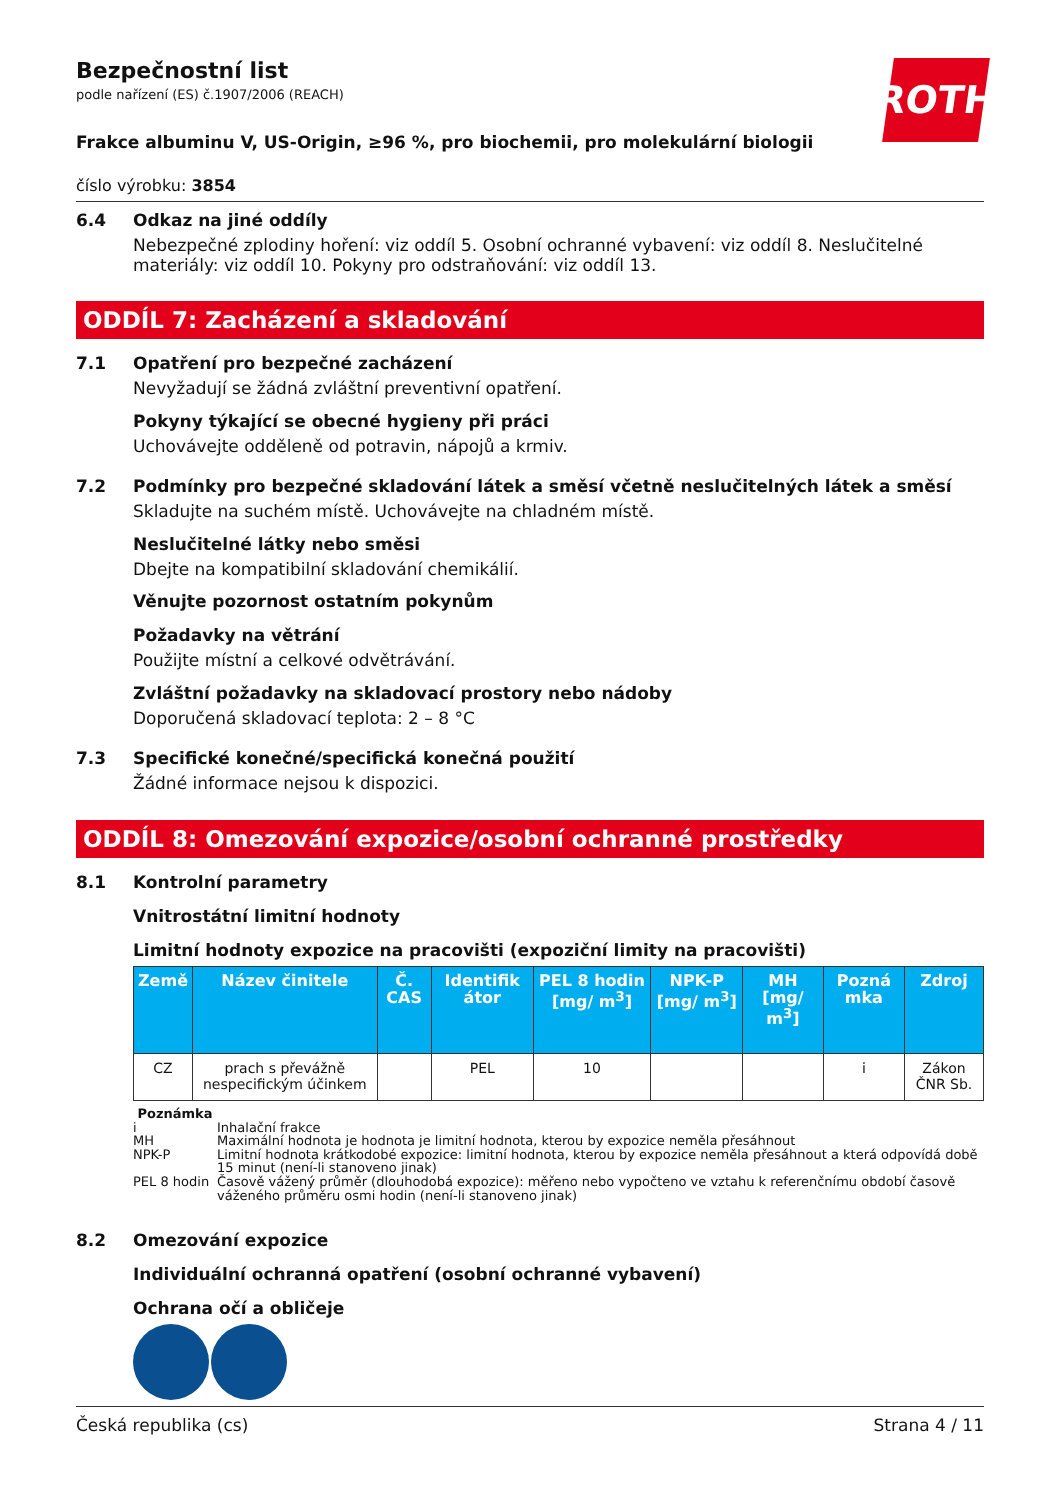ROTH
Bezpečnostní list
podle nařízení (ES) č.1907/2006 (REACH)
Frakce albuminu V, US-Origin, ≥96 %, pro biochemii, pro molekulární biologii
číslo výrobku: 3854
6.4 Odkaz na jiné oddíly
Nebezpečné zplodiny hoření: viz oddíl 5. Osobní ochranné vybavení: viz oddíl 8. Neslučitelné materiály: viz oddíl 10. Pokyny pro odstraňování: viz oddíl 13.
ODDÍL 7: Zacházení a skladování
7.1 Opatření pro bezpečné zacházení
Nevyžadují se žádná zvláštní preventivní opatření.
Pokyny týkající se obecné hygieny při práci
Uchovávejte odděleně od potravin, nápojů a krmiv.
7.2 Podmínky pro bezpečné skladování látek a směsí včetně neslučitelných látek a směsí
Skladujte na suchém místě. Uchovávejte na chladném místě.
Neslučitelné látky nebo směsi
Dbejte na kompatibilní skladování chemikálií.
Věnujte pozornost ostatním pokynům
Požadavky na větrání
Použijte místní a celkové odvětrávání.
Zvláštní požadavky na skladovací prostory nebo nádoby
Doporučená skladovací teplota: 2 – 8 °C
7.3 Specifické konečné/specifická konečná použití
Žádné informace nejsou k dispozici.
ODDÍL 8: Omezování expozice/osobní ochranné prostředky
8.1 Kontrolní parametry
Vnitrostátní limitní hodnoty
Limitní hodnoty expozice na pracovišti (expoziční limity na pracovišti)
| Země | Název činitele | Č. CAS | Identifik átor | PEL 8 hodin [mg/ m<sup>3</sup>] | NPK-P [mg/ m<sup>3</sup>] | MH [mg/ m<sup>3</sup>] | Pozná mka | Zdroj |
| --- | --- | --- | --- | --- | --- | --- | --- | --- |
| CZ | prach s převážně nespecifickým účinkem | | PEL | 10 | | | i | Zákon ČNR Sb. |
Poznámka
i Inhalační frakce
MH Maximální hodnota je hodnota je limitní hodnota, kterou by expozice neměla přesáhnout
NPK-P Limitní hodnota krátkodobé expozice: limitní hodnota, kterou by expozice neměla přesáhnout a která odpovídá době 15 minut (není-li stanoveno jinak)
PEL 8 hodin Časově vážený průměr (dlouhodobá expozice): měřeno nebo vypočteno ve vztahu k referenčnímu období časově váženého průměru osmi hodin (není-li stanoveno jinak)
8.2 Omezování expozice
Individuální ochranná opatření (osobní ochranné vybavení)
Ochrana očí a obličeje
Česká republika (cs) Strana 4 / 11